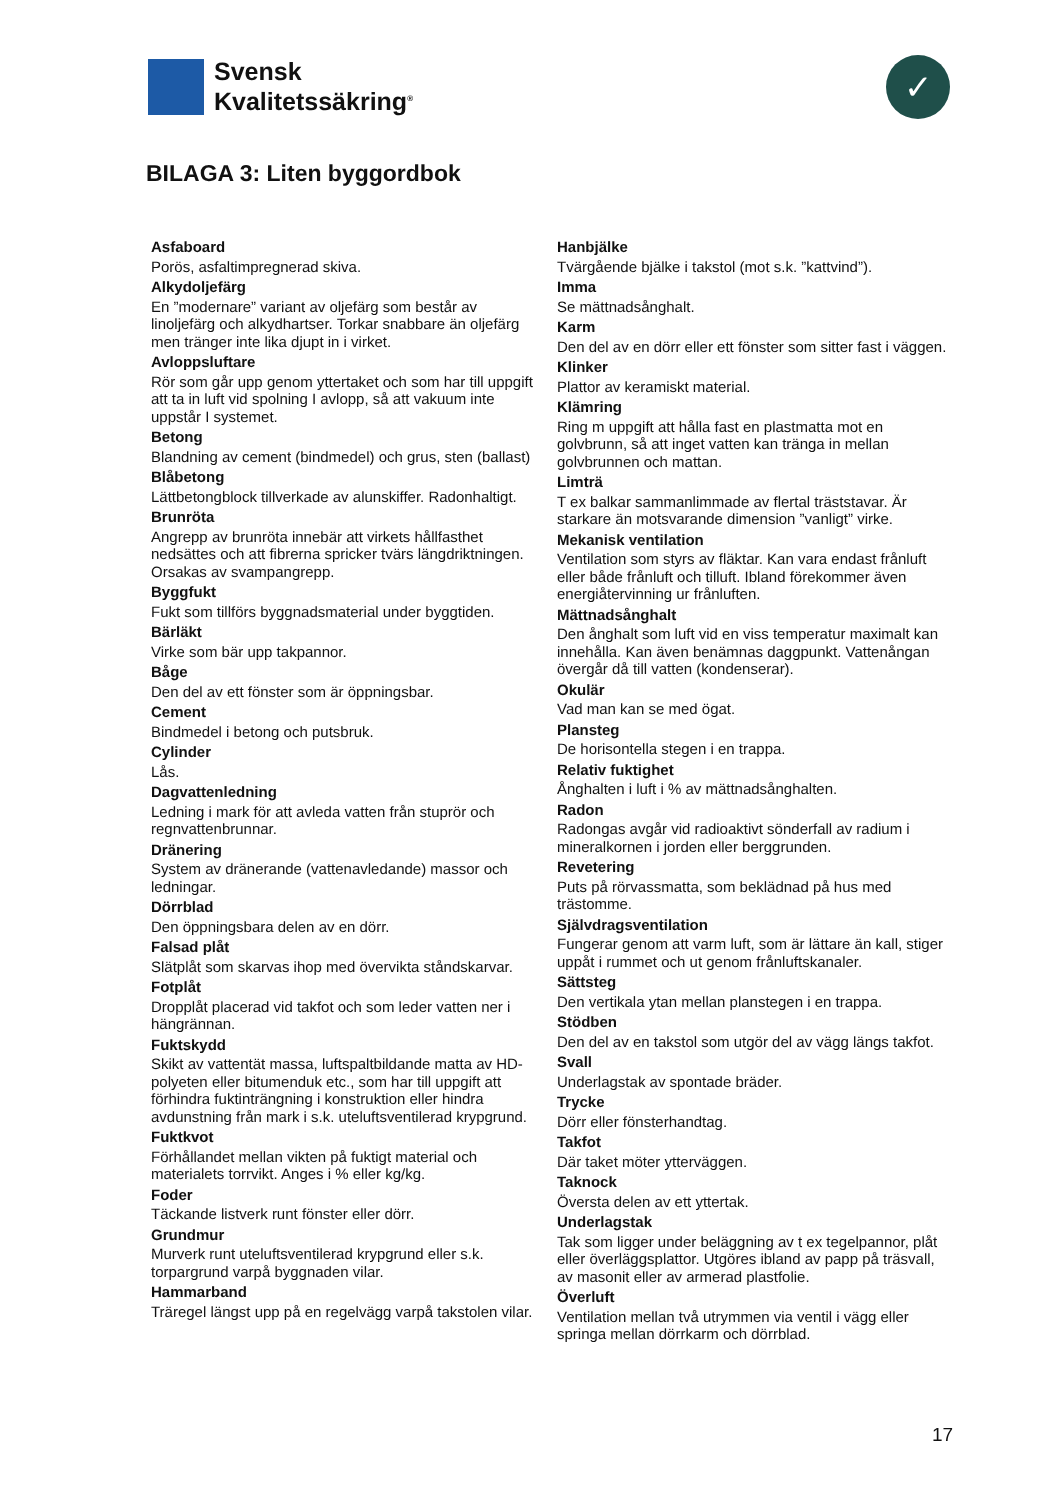Svensk
Kvalitetssäkring<sup>®</sup>
✓
BILAGA 3: Liten byggordbok
Asfaboard
Porös, asfaltimpregnerad skiva.
Alkydoljefärg
En ”modernare” variant av oljefärg som består av linoljefärg och alkydhartser. Torkar snabbare än oljefärg men tränger inte lika djupt in i virket.
Avloppsluftare
Rör som går upp genom yttertaket och som har till uppgift att ta in luft vid spolning I avlopp, så att vakuum inte uppstår I systemet.
Betong
Blandning av cement (bindmedel) och grus, sten (ballast)
Blåbetong
Lättbetongblock tillverkade av alunskiffer. Radonhaltigt.
Brunröta
Angrepp av brunröta innebär att virkets hållfasthet nedsättes och att fibrerna spricker tvärs längdriktningen. Orsakas av svampangrepp.
Byggfukt
Fukt som tillförs byggnadsmaterial under byggtiden.
Bärläkt
Virke som bär upp takpannor.
Båge
Den del av ett fönster som är öppningsbar.
Cement
Bindmedel i betong och putsbruk.
Cylinder
Lås.
Dagvattenledning
Ledning i mark för att avleda vatten från stuprör och regnvattenbrunnar.
Dränering
System av dränerande (vattenavledande) massor och ledningar.
Dörrblad
Den öppningsbara delen av en dörr.
Falsad plåt
Slätplåt som skarvas ihop med övervikta ståndskarvar.
Fotplåt
Dropplåt placerad vid takfot och som leder vatten ner i hängrännan.
Fuktskydd
Skikt av vattentät massa, luftspaltbildande matta av HD-polyeten eller bitumenduk etc., som har till uppgift att förhindra fuktinträngning i konstruktion eller hindra avdunstning från mark i s.k. uteluftsventilerad krypgrund.
Fuktkvot
Förhållandet mellan vikten på fuktigt material och materialets torrvikt. Anges i % eller kg/kg.
Foder
Täckande listverk runt fönster eller dörr.
Grundmur
Murverk runt uteluftsventilerad krypgrund eller s.k. torpargrund varpå byggnaden vilar.
Hammarband
Träregel längst upp på en regelvägg varpå takstolen vilar.
Hanbjälke
Tvärgående bjälke i takstol (mot s.k. ”kattvind”).
Imma
Se mättnadsånghalt.
Karm
Den del av en dörr eller ett fönster som sitter fast i väggen.
Klinker
Plattor av keramiskt material.
Klämring
Ring m uppgift att hålla fast en plastmatta mot en golvbrunn, så att inget vatten kan tränga in mellan golvbrunnen och mattan.
Limträ
T ex balkar sammanlimmade av flertal träststavar. Är starkare än motsvarande dimension ”vanligt” virke.
Mekanisk ventilation
Ventilation som styrs av fläktar. Kan vara endast frånluft eller både frånluft och tilluft. Ibland förekommer även energiåtervinning ur frånluften.
Mättnadsånghalt
Den ånghalt som luft vid en viss temperatur maximalt kan innehålla. Kan även benämnas daggpunkt. Vattenångan övergår då till vatten (kondenserar).
Okulär
Vad man kan se med ögat.
Plansteg
De horisontella stegen i en trappa.
Relativ fuktighet
Ånghalten i luft i % av mättnadsånghalten.
Radon
Radongas avgår vid radioaktivt sönderfall av radium i mineralkornen i jorden eller berggrunden.
Revetering
Puts på rörvassmatta, som beklädnad på hus med trästomme.
Självdragsventilation
Fungerar genom att varm luft, som är lättare än kall, stiger uppåt i rummet och ut genom frånluftskanaler.
Sättsteg
Den vertikala ytan mellan planstegen i en trappa.
Stödben
Den del av en takstol som utgör del av vägg längs takfot.
Svall
Underlagstak av spontade bräder.
Trycke
Dörr eller fönsterhandtag.
Takfot
Där taket möter ytterväggen.
Taknock
Översta delen av ett yttertak.
Underlagstak
Tak som ligger under beläggning av t ex tegelpannor, plåt eller överläggsplattor. Utgöres ibland av papp på träsvall, av masonit eller av armerad plastfolie.
Överluft
Ventilation mellan två utrymmen via ventil i vägg eller springa mellan dörrkarm och dörrblad.
17